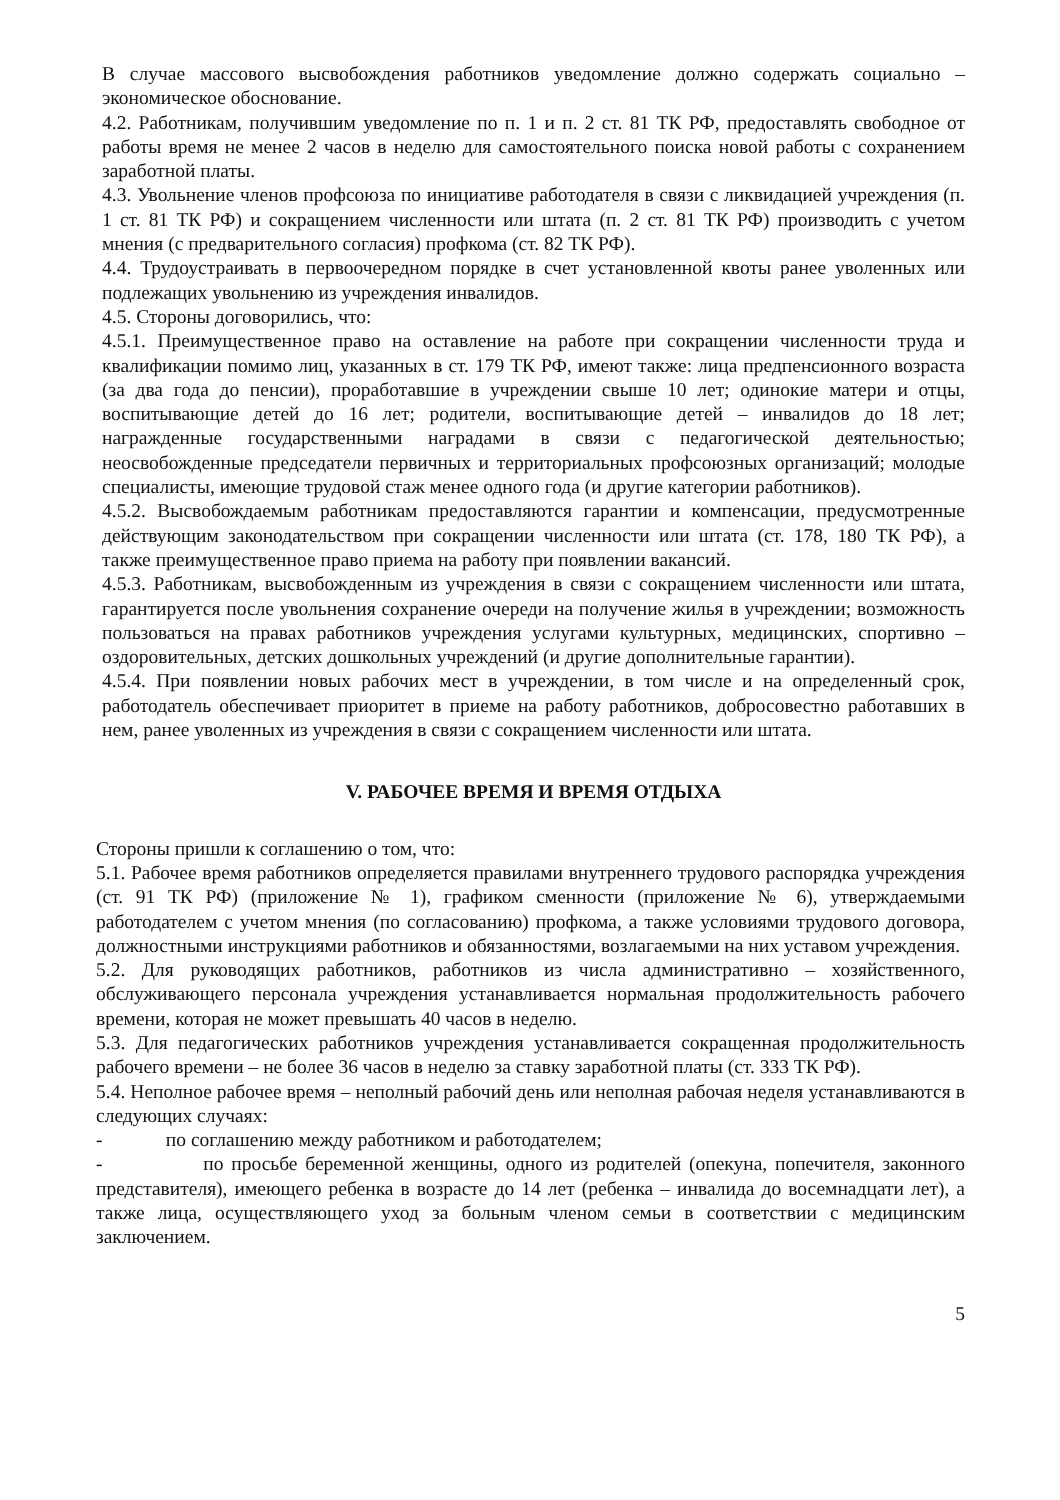В случае массового высвобождения работников уведомление должно содержать социально – экономическое обоснование.
4.2. Работникам, получившим уведомление по п. 1 и п. 2 ст. 81 ТК РФ, предоставлять свободное от работы время не менее 2 часов в неделю для самостоятельного поиска новой работы с сохранением заработной платы.
4.3. Увольнение членов профсоюза по инициативе работодателя в связи с ликвидацией учреждения (п. 1 ст. 81 ТК РФ) и сокращением численности или штата (п. 2 ст. 81 ТК РФ) производить с учетом мнения (с предварительного согласия) профкома (ст. 82 ТК РФ).
4.4. Трудоустраивать в первоочередном порядке в счет установленной квоты ранее уволенных или подлежащих увольнению из учреждения инвалидов.
4.5. Стороны договорились, что:
4.5.1. Преимущественное право на оставление на работе при сокращении численности труда и квалификации помимо лиц, указанных в ст. 179 ТК РФ, имеют также: лица предпенсионного возраста (за два года до пенсии), проработавшие в учреждении свыше 10 лет; одинокие матери и отцы, воспитывающие детей до 16 лет; родители, воспитывающие детей – инвалидов до 18 лет; награжденные государственными наградами в связи с педагогической деятельностью; неосвобожденные председатели первичных и территориальных профсоюзных организаций; молодые специалисты, имеющие трудовой стаж менее одного года (и другие категории работников).
4.5.2. Высвобождаемым работникам предоставляются гарантии и компенсации, предусмотренные действующим законодательством при сокращении численности или штата (ст. 178, 180 ТК РФ), а также преимущественное право приема на работу при появлении вакансий.
4.5.3. Работникам, высвобожденным из учреждения в связи с сокращением численности или штата, гарантируется после увольнения сохранение очереди на получение жилья в учреждении; возможность пользоваться на правах работников учреждения услугами культурных, медицинских, спортивно – оздоровительных, детских дошкольных учреждений (и другие дополнительные гарантии).
4.5.4. При появлении новых рабочих мест в учреждении, в том числе и на определенный срок, работодатель обеспечивает приоритет в приеме на работу работников, добросовестно работавших в нем, ранее уволенных из учреждения в связи с сокращением численности или штата.
V. РАБОЧЕЕ ВРЕМЯ И ВРЕМЯ ОТДЫХА
Стороны пришли к соглашению о том, что:
5.1. Рабочее время работников определяется правилами внутреннего трудового распорядка учреждения (ст. 91 ТК РФ) (приложение № 1), графиком сменности (приложение № 6), утверждаемыми работодателем с учетом мнения (по согласованию) профкома, а также условиями трудового договора, должностными инструкциями работников и обязанностями, возлагаемыми на них уставом учреждения.
5.2. Для руководящих работников, работников из числа административно – хозяйственного, обслуживающего персонала учреждения устанавливается нормальная продолжительность рабочего времени, которая не может превышать 40 часов в неделю.
5.3. Для педагогических работников учреждения устанавливается сокращенная продолжительность рабочего времени – не более 36 часов в неделю за ставку заработной платы (ст. 333 ТК РФ).
5.4. Неполное рабочее время – неполный рабочий день или неполная рабочая неделя устанавливаются в следующих случаях:
- по соглашению между работником и работодателем;
- по просьбе беременной женщины, одного из родителей (опекуна, попечителя, законного представителя), имеющего ребенка в возрасте до 14 лет (ребенка – инвалида до восемнадцати лет), а также лица, осуществляющего уход за больным членом семьи в соответствии с медицинским заключением.
5